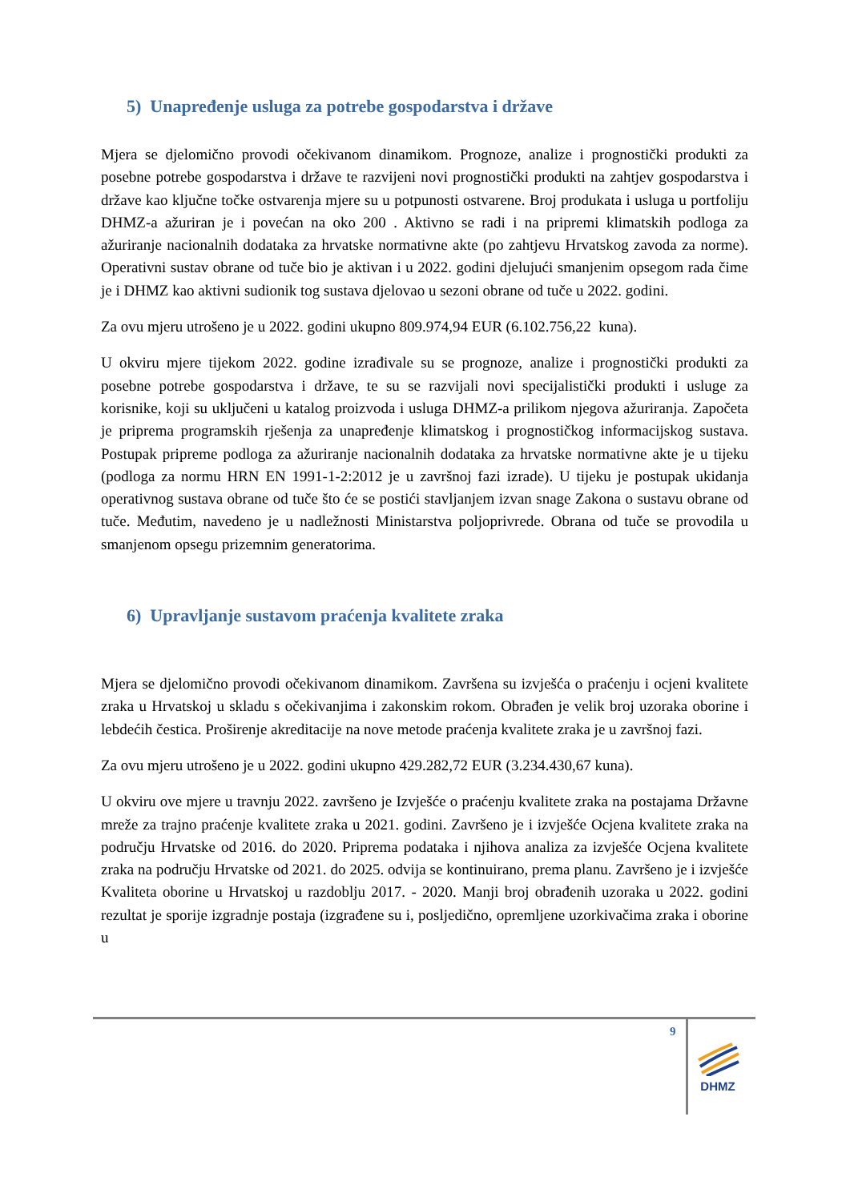5) Unapređenje usluga za potrebe gospodarstva i države
Mjera se djelomično provodi očekivanom dinamikom. Prognoze, analize i prognostički produkti za posebne potrebe gospodarstva i države te razvijeni novi prognostički produkti na zahtjev gospodarstva i države kao ključne točke ostvarenja mjere su u potpunosti ostvarene. Broj produkata i usluga u portfoliju DHMZ-a ažuriran je i povećan na oko 200 . Aktivno se radi i na pripremi klimatskih podloga za ažuriranje nacionalnih dodataka za hrvatske normativne akte (po zahtjevu Hrvatskog zavoda za norme). Operativni sustav obrane od tuče bio je aktivan i u 2022. godini djelujući smanjenim opsegom rada čime je i DHMZ kao aktivni sudionik tog sustava djelovao u sezoni obrane od tuče u 2022. godini.
Za ovu mjeru utrošeno je u 2022. godini ukupno 809.974,94 EUR (6.102.756,22 kuna).
U okviru mjere tijekom 2022. godine izrađivale su se prognoze, analize i prognostički produkti za posebne potrebe gospodarstva i države, te su se razvijali novi specijalistički produkti i usluge za korisnike, koji su uključeni u katalog proizvoda i usluga DHMZ-a prilikom njegova ažuriranja. Započeta je priprema programskih rješenja za unapređenje klimatskog i prognostičkog informacijskog sustava. Postupak pripreme podloga za ažuriranje nacionalnih dodataka za hrvatske normativne akte je u tijeku (podloga za normu HRN EN 1991-1-2:2012 je u završnoj fazi izrade). U tijeku je postupak ukidanja operativnog sustava obrane od tuče što će se postići stavljanjem izvan snage Zakona o sustavu obrane od tuče. Međutim, navedeno je u nadležnosti Ministarstva poljoprivrede. Obrana od tuče se provodila u smanjenom opsegu prizemnim generatorima.
6) Upravljanje sustavom praćenja kvalitete zraka
Mjera se djelomično provodi očekivanom dinamikom. Završena su izvješća o praćenju i ocjeni kvalitete zraka u Hrvatskoj u skladu s očekivanjima i zakonskim rokom. Obrađen je velik broj uzoraka oborine i lebdećih čestica. Proširenje akreditacije na nove metode praćenja kvalitete zraka je u završnoj fazi.
Za ovu mjeru utrošeno je u 2022. godini ukupno 429.282,72 EUR (3.234.430,67 kuna).
U okviru ove mjere u travnju 2022. završeno je Izvješće o praćenju kvalitete zraka na postajama Državne mreže za trajno praćenje kvalitete zraka u 2021. godini. Završeno je i izvješće Ocjena kvalitete zraka na području Hrvatske od 2016. do 2020. Priprema podataka i njihova analiza za izvješće Ocjena kvalitete zraka na području Hrvatske od 2021. do 2025. odvija se kontinuirano, prema planu. Završeno je i izvješće Kvaliteta oborine u Hrvatskoj u razdoblju 2017. - 2020. Manji broj obrađenih uzoraka u 2022. godini rezultat je sporije izgradnje postaja (izgrađene su i, posljedično, opremljene uzorkivačima zraka i oborine u
9
DHMZ